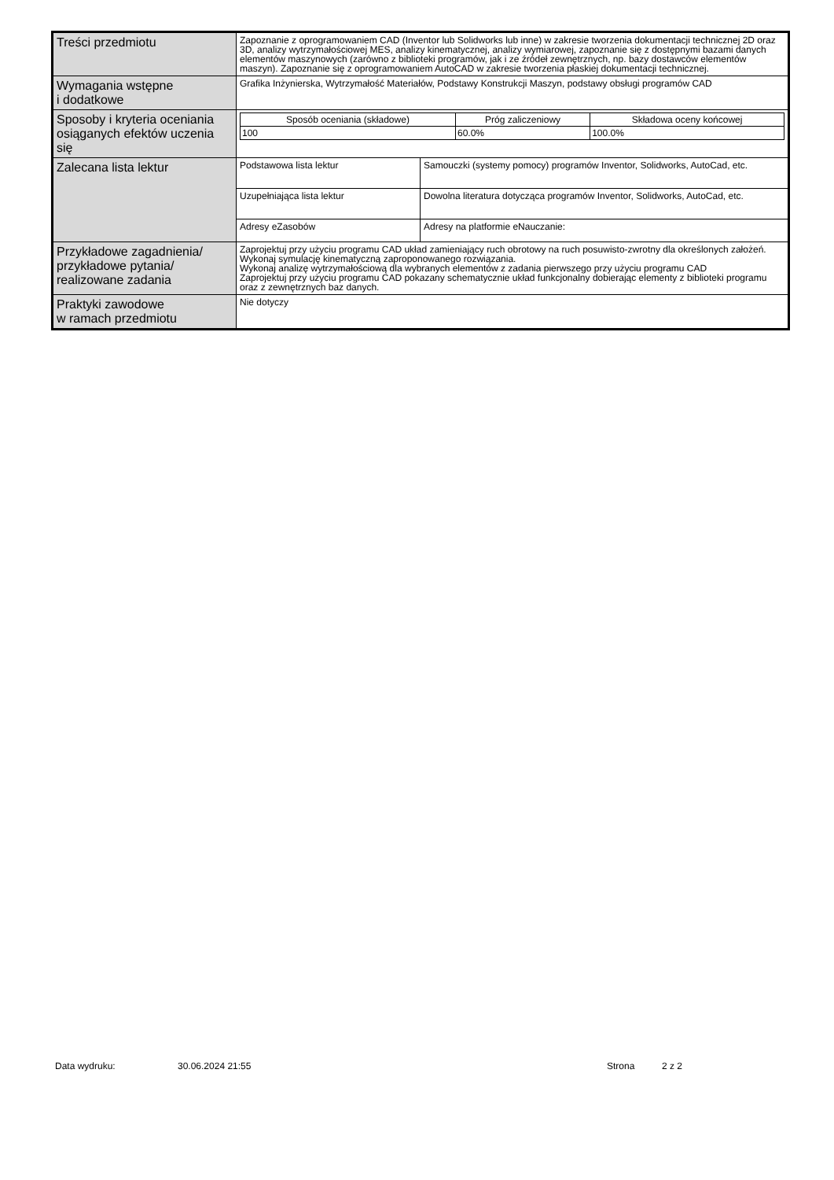| Treści przedmiotu | Zapoznanie z oprogramowaniem CAD (Inventor lub Solidworks lub inne) w zakresie tworzenia dokumentacji technicznej 2D oraz 3D, analizy wytrzymałościowej MES, analizy kinematycznej, analizy wymiarowej, zapoznanie się z dostępnymi bazami danych elementów maszynowych (zarówno z biblioteki programów, jak i ze źródeł zewnętrznych, np. bazy dostawców elementów maszyn). Zapoznanie się z oprogramowaniem AutoCAD w zakresie tworzenia płaskiej dokumentacji technicznej. | |
| Wymagania wstępne i dodatkowe | Grafika Inżynierska, Wytrzymałość Materiałów, Podstawy Konstrukcji Maszyn, podstawy obsługi programów CAD | |
| Sposoby i kryteria oceniania osiąganych efektów uczenia się | / Sposób oceniania (składowe) / Próg zaliczeniowy / Składowa oceny końcowej / / --- / --- / --- / / 100 / 60.0% / 100.0% / | |
| Zalecana lista lektur | Podstawowa lista lektur | Samouczki (systemy pomocy) programów Inventor, Solidworks, AutoCad, etc. |
| | Uzupełniająca lista lektur | Dowolna literatura dotycząca programów Inventor, Solidworks, AutoCad, etc. |
| | Adresy eZasobów | Adresy na platformie eNauczanie: |
| Przykładowe zagadnienia/ przykładowe pytania/ realizowane zadania | Zaprojektuj przy użyciu programu CAD układ zamieniający ruch obrotowy na ruch posuwisto-zwrotny dla określonych założeń. Wykonaj symulację kinematyczną zaproponowanego rozwiązania. Wykonaj analizę wytrzymałościową dla wybranych elementów z zadania pierwszego przy użyciu programu CAD Zaprojektuj przy użyciu programu CAD pokazany schematycznie układ funkcjonalny dobierając elementy z biblioteki programu oraz z zewnętrznych baz danych. | |
| Praktyki zawodowe w ramach przedmiotu | Nie dotyczy | |
Data wydruku: 30.06.2024 21:55 Strona 2 z 2